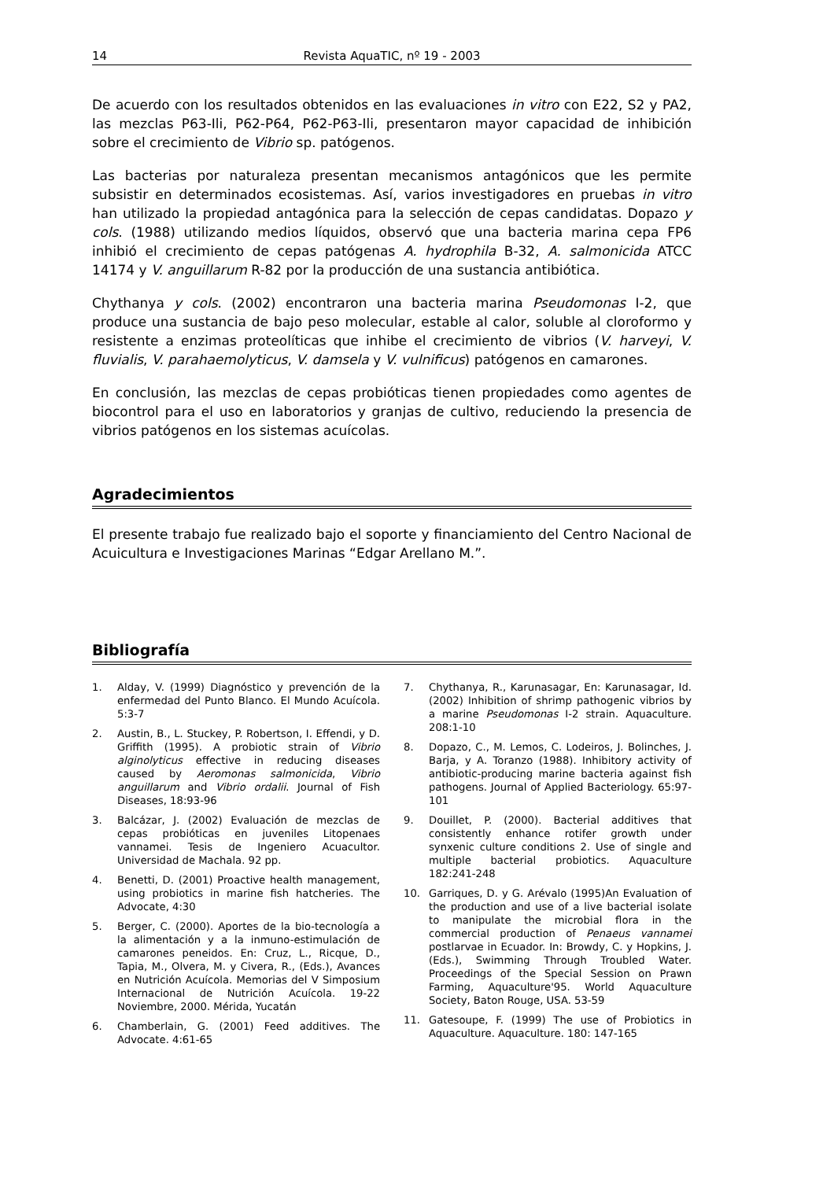14 Revista AquaTIC, nº 19 - 2003
De acuerdo con los resultados obtenidos en las evaluaciones in vitro con E22, S2 y PA2, las mezclas P63-Ili, P62-P64, P62-P63-Ili, presentaron mayor capacidad de inhibición sobre el crecimiento de Vibrio sp. patógenos.
Las bacterias por naturaleza presentan mecanismos antagónicos que les permite subsistir en determinados ecosistemas. Así, varios investigadores en pruebas in vitro han utilizado la propiedad antagónica para la selección de cepas candidatas. Dopazo y cols. (1988) utilizando medios líquidos, observó que una bacteria marina cepa FP6 inhibió el crecimiento de cepas patógenas A. hydrophila B-32, A. salmonicida ATCC 14174 y V. anguillarum R-82 por la producción de una sustancia antibiótica.
Chythanya y cols. (2002) encontraron una bacteria marina Pseudomonas I-2, que produce una sustancia de bajo peso molecular, estable al calor, soluble al cloroformo y resistente a enzimas proteolíticas que inhibe el crecimiento de vibrios (V. harveyi, V. fluvialis, V. parahaemolyticus, V. damsela y V. vulnificus) patógenos en camarones.
En conclusión, las mezclas de cepas probióticas tienen propiedades como agentes de biocontrol para el uso en laboratorios y granjas de cultivo, reduciendo la presencia de vibrios patógenos en los sistemas acuícolas.
Agradecimientos
El presente trabajo fue realizado bajo el soporte y financiamiento del Centro Nacional de Acuicultura e Investigaciones Marinas “Edgar Arellano M.”.
Bibliografía
1. Alday, V. (1999) Diagnóstico y prevención de la enfermedad del Punto Blanco. El Mundo Acuícola. 5:3-7
2. Austin, B., L. Stuckey, P. Robertson, I. Effendi, y D. Griffith (1995). A probiotic strain of Vibrio alginolyticus effective in reducing diseases caused by Aeromonas salmonicida, Vibrio anguillarum and Vibrio ordalii. Journal of Fish Diseases, 18:93-96
3. Balcázar, J. (2002) Evaluación de mezclas de cepas probióticas en juveniles Litopenaes vannamei. Tesis de Ingeniero Acuacultor. Universidad de Machala. 92 pp.
4. Benetti, D. (2001) Proactive health management, using probiotics in marine fish hatcheries. The Advocate, 4:30
5. Berger, C. (2000). Aportes de la bio-tecnología a la alimentación y a la inmuno-estimulación de camarones peneidos. En: Cruz, L., Ricque, D., Tapia, M., Olvera, M. y Civera, R., (Eds.), Avances en Nutrición Acuícola. Memorias del V Simposium Internacional de Nutrición Acuícola. 19-22 Noviembre, 2000. Mérida, Yucatán
6. Chamberlain, G. (2001) Feed additives. The Advocate. 4:61-65
7. Chythanya, R., Karunasagar, En: Karunasagar, Id. (2002) Inhibition of shrimp pathogenic vibrios by a marine Pseudomonas I-2 strain. Aquaculture. 208:1-10
8. Dopazo, C., M. Lemos, C. Lodeiros, J. Bolinches, J. Barja, y A. Toranzo (1988). Inhibitory activity of antibiotic-producing marine bacteria against fish pathogens. Journal of Applied Bacteriology. 65:97-101
9. Douillet, P. (2000). Bacterial additives that consistently enhance rotifer growth under synxenic culture conditions 2. Use of single and multiple bacterial probiotics. Aquaculture 182:241-248
10. Garriques, D. y G. Arévalo (1995)An Evaluation of the production and use of a live bacterial isolate to manipulate the microbial flora in the commercial production of Penaeus vannamei postlarvae in Ecuador. In: Browdy, C. y Hopkins, J. (Eds.), Swimming Through Troubled Water. Proceedings of the Special Session on Prawn Farming, Aquaculture'95. World Aquaculture Society, Baton Rouge, USA. 53-59
11. Gatesoupe, F. (1999) The use of Probiotics in Aquaculture. Aquaculture. 180: 147-165